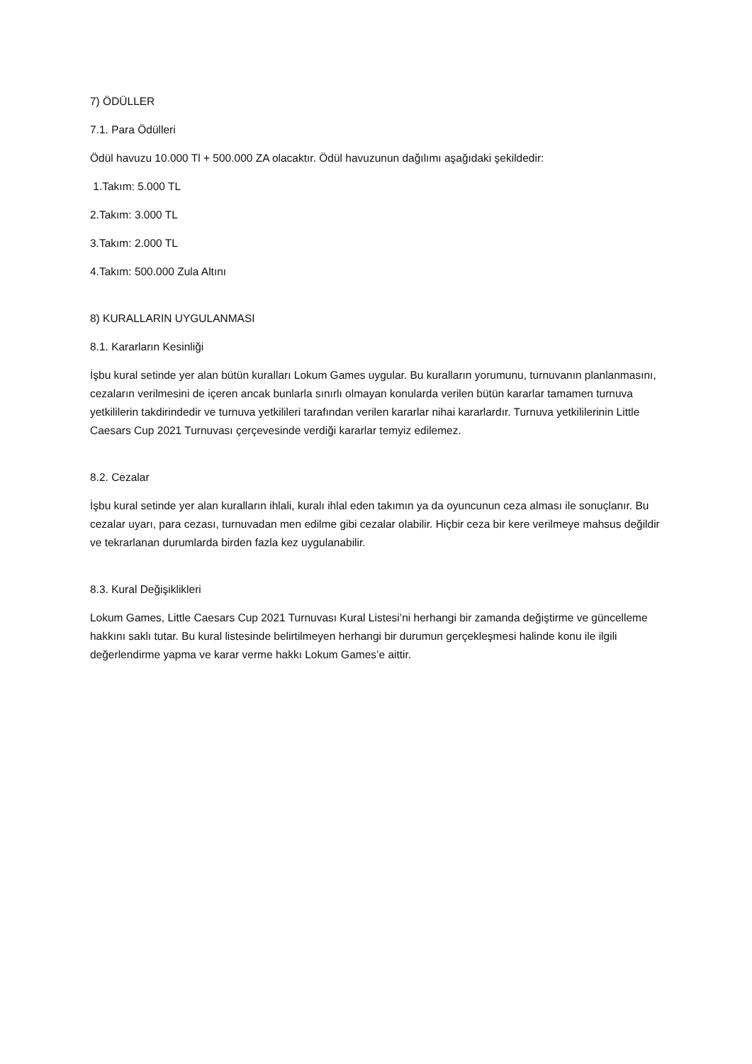7) ÖDÜLLER
7.1. Para Ödülleri
Ödül havuzu 10.000 Tl + 500.000 ZA olacaktır. Ödül havuzunun dağılımı aşağıdaki şekildedir:
1.Takım: 5.000 TL
2.Takım: 3.000 TL
3.Takım: 2.000 TL
4.Takım: 500.000 Zula Altını
8) KURALLARIN UYGULANMASI
8.1. Kararların Kesinliği
İşbu kural setinde yer alan bütün kuralları Lokum Games uygular. Bu kuralların yorumunu, turnuvanın planlanmasını, cezaların verilmesini de içeren ancak bunlarla sınırlı olmayan konularda verilen bütün kararlar tamamen turnuva yetkililerin takdirindedir ve turnuva yetkilileri tarafından verilen kararlar nihai kararlardır. Turnuva yetkililerinin Little Caesars Cup 2021 Turnuvası çerçevesinde verdiği kararlar temyiz edilemez.
8.2. Cezalar
İşbu kural setinde yer alan kuralların ihlali, kuralı ihlal eden takımın ya da oyuncunun ceza alması ile sonuçlanır. Bu cezalar uyarı, para cezası, turnuvadan men edilme gibi cezalar olabilir. Hiçbir ceza bir kere verilmeye mahsus değildir ve tekrarlanan durumlarda birden fazla kez uygulanabilir.
8.3. Kural Değişiklikleri
Lokum Games, Little Caesars Cup 2021 Turnuvası Kural Listesi’ni herhangi bir zamanda değiştirme ve güncelleme hakkını saklı tutar. Bu kural listesinde belirtilmeyen herhangi bir durumun gerçekleşmesi halinde konu ile ilgili değerlendirme yapma ve karar verme hakkı Lokum Games’e aittir.